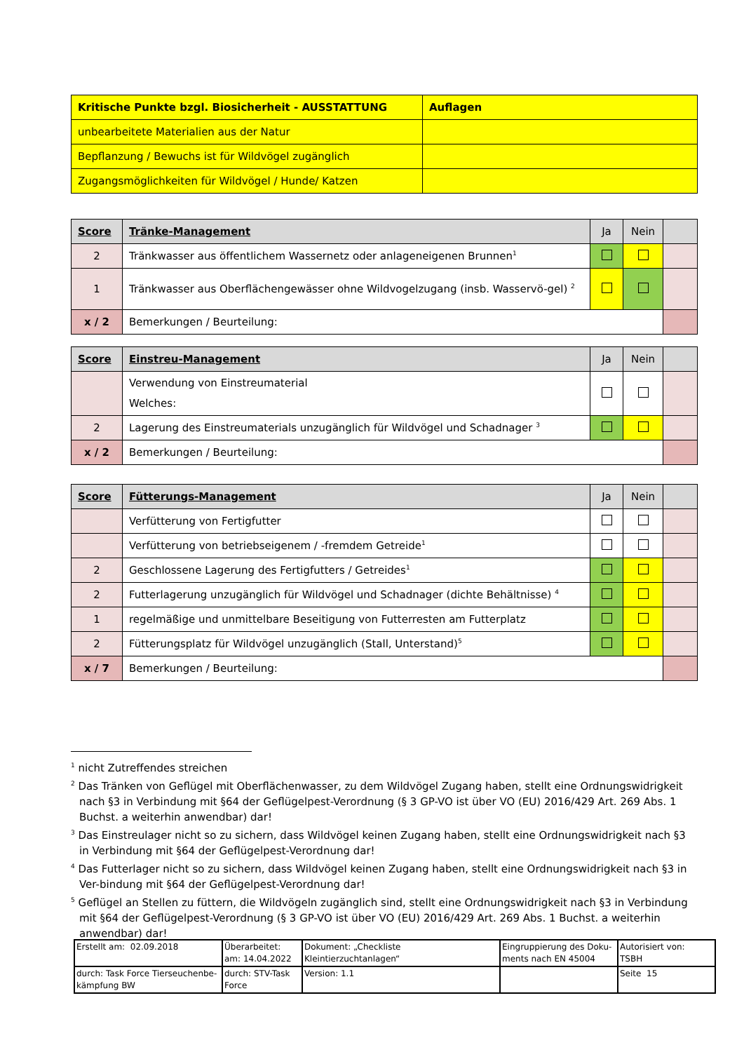| Kritische Punkte bzgl. Biosicherheit - AUSSTATTUNG | Auflagen |
| --- | --- |
| unbearbeitete Materialien aus der Natur | |
| Bepflanzung / Bewuchs ist für Wildvögel zugänglich | |
| Zugangsmöglichkeiten für Wildvögel / Hunde/ Katzen | |
| Score | Tränke-Management | Ja | Nein | |
| --- | --- | --- | --- | --- |
| 2 | Tränkwasser aus öffentlichem Wassernetz oder anlageneigenen Brunnen<sup>1</sup> | | | |
| 1 | Tränkwasser aus Oberflächengewässer ohne Wildvogelzugang (insb. Wasservö-gel) <sup>2</sup> | | | |
| x / 2 | Bemerkungen / Beurteilung: | | | |
| Score | Einstreu-Management | Ja | Nein | |
| --- | --- | --- | --- | --- |
| | Verwendung von Einstreumaterial Welches: | | | |
| 2 | Lagerung des Einstreumaterials unzugänglich für Wildvögel und Schadnager <sup>3</sup> | | | |
| x / 2 | Bemerkungen / Beurteilung: | | | |
| Score | Fütterungs-Management | Ja | Nein | |
| --- | --- | --- | --- | --- |
| | Verfütterung von Fertigfutter | | | |
| | Verfütterung von betriebseigenem / -fremdem Getreide<sup>1</sup> | | | |
| 2 | Geschlossene Lagerung des Fertigfutters / Getreides<sup>1</sup> | | | |
| 2 | Futterlagerung unzugänglich für Wildvögel und Schadnager (dichte Behältnisse) <sup>4</sup> | | | |
| 1 | regelmäßige und unmittelbare Beseitigung von Futterresten am Futterplatz | | | |
| 2 | Fütterungsplatz für Wildvögel unzugänglich (Stall, Unterstand)<sup>5</sup> | | | |
| x / 7 | Bemerkungen / Beurteilung: | | | |
<sup>1</sup> nicht Zutreffendes streichen
<sup>2</sup> Das Tränken von Geflügel mit Oberflächenwasser, zu dem Wildvögel Zugang haben, stellt eine Ordnungswidrigkeit nach §3 in Verbindung mit §64 der Geflügelpest-Verordnung (§ 3 GP-VO ist über VO (EU) 2016/429 Art. 269 Abs. 1 Buchst. a weiterhin anwendbar) dar!
<sup>3</sup> Das Einstreulager nicht so zu sichern, dass Wildvögel keinen Zugang haben, stellt eine Ordnungswidrigkeit nach §3 in Verbindung mit §64 der Geflügelpest-Verordnung dar!
<sup>4</sup> Das Futterlager nicht so zu sichern, dass Wildvögel keinen Zugang haben, stellt eine Ordnungswidrigkeit nach §3 in Ver-bindung mit §64 der Geflügelpest-Verordnung dar!
<sup>5</sup> Geflügel an Stellen zu füttern, die Wildvögeln zugänglich sind, stellt eine Ordnungswidrigkeit nach §3 in Verbindung mit §64 der Geflügelpest-Verordnung (§ 3 GP-VO ist über VO (EU) 2016/429 Art. 269 Abs. 1 Buchst. a weiterhin anwendbar) dar!
| Erstellt am: 02.09.2018 | Überarbeitet: am: 14.04.2022 | Dokument: „Checkliste Kleintierzuchtanlagen“ | Eingruppierung des Doku-ments nach EN 45004 | Autorisiert von: TSBH |
| durch: Task Force Tierseuchenbe-kämpfung BW | durch: STV-Task Force | Version: 1.1 | | Seite 15 |